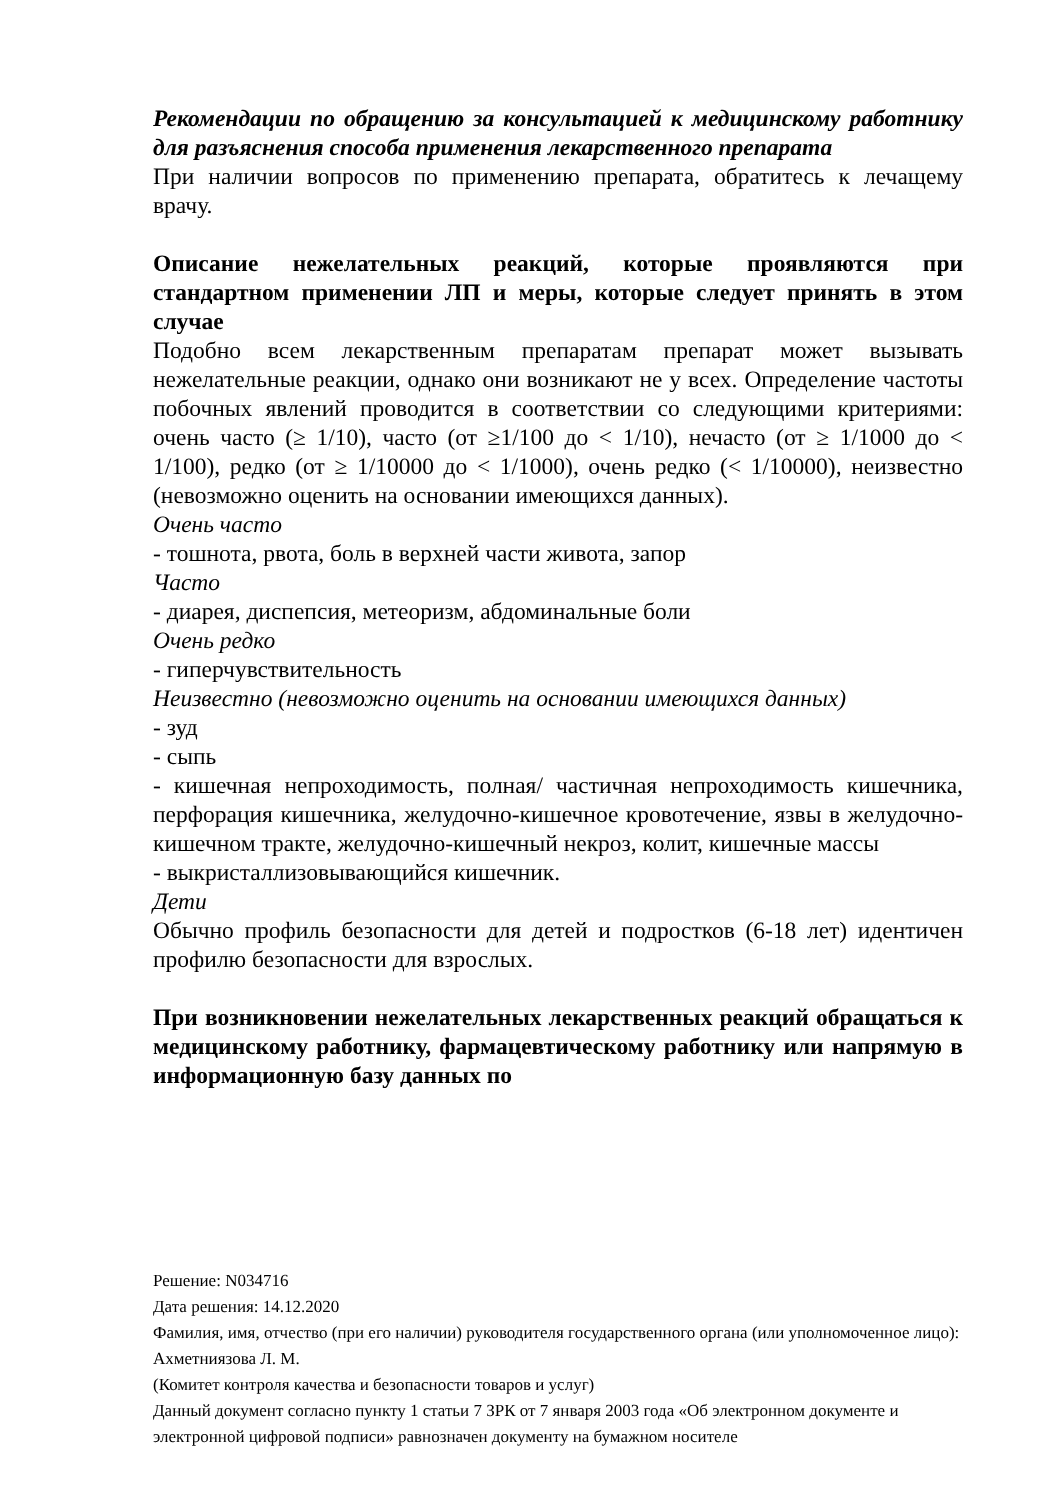Рекомендации по обращению за консультацией к медицинскому работнику для разъяснения способа применения лекарственного препарата
При наличии вопросов по применению препарата, обратитесь к лечащему врачу.
Описание нежелательных реакций, которые проявляются при стандартном применении ЛП и меры, которые следует принять в этом случае
Подобно всем лекарственным препаратам препарат может вызывать нежелательные реакции, однако они возникают не у всех. Определение частоты побочных явлений проводится в соответствии со следующими критериями: очень часто (≥ 1/10), часто (от ≥1/100 до < 1/10), нечасто (от ≥ 1/1000 до < 1/100), редко (от ≥ 1/10000 до < 1/1000), очень редко (< 1/10000), неизвестно (невозможно оценить на основании имеющихся данных).
Очень часто
- тошнота, рвота, боль в верхней части живота, запор
Часто
- диарея, диспепсия, метеоризм, абдоминальные боли
Очень редко
- гиперчувствительность
Неизвестно (невозможно оценить на основании имеющихся данных)
- зуд
- сыпь
- кишечная непроходимость, полная/ частичная непроходимость кишечника, перфорация кишечника, желудочно-кишечное кровотечение, язвы в желудочно-кишечном тракте, желудочно-кишечный некроз, колит, кишечные массы
- выкристаллизовывающийся кишечник.
Дети
Обычно профиль безопасности для детей и подростков (6-18 лет) идентичен профилю безопасности для взрослых.
При возникновении нежелательных лекарственных реакций обращаться к медицинскому работнику, фармацевтическому работнику или напрямую в информационную базу данных по
Решение: N034716
Дата решения: 14.12.2020
Фамилия, имя, отчество (при его наличии) руководителя государственного органа (или уполномоченное лицо): Ахметниязова Л. М.
(Комитет контроля качества и безопасности товаров и услуг)
Данный документ согласно пункту 1 статьи 7 ЗРК от 7 января 2003 года «Об электронном документе и электронной цифровой подписи» равнозначен документу на бумажном носителе